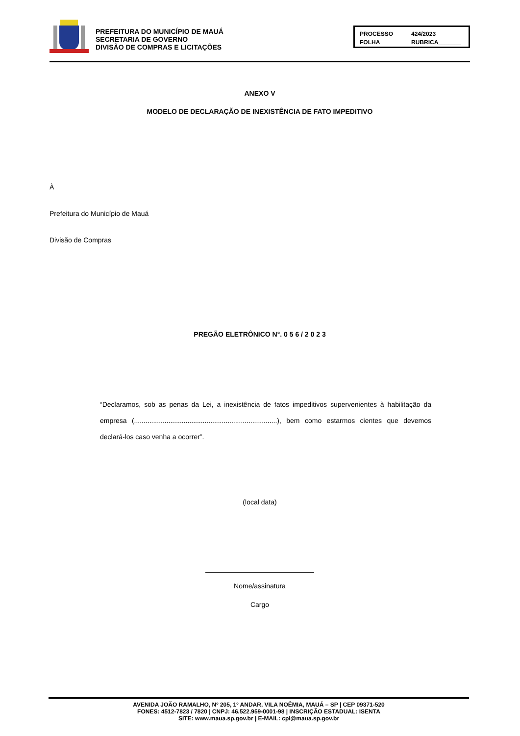PREFEITURA DO MUNICÍPIO DE MAUÁ
SECRETARIA DE GOVERNO
DIVISÃO DE COMPRAS E LICITAÇÕES
PROCESSO 424/2023 FOLHA RUBRICA_______
ANEXO V
MODELO DE DECLARAÇÃO DE INEXISTÊNCIA DE FATO IMPEDITIVO
À
Prefeitura do Município de Mauá
Divisão de Compras
PREGÃO ELETRÔNICO N°. 0 5 6 / 2 0 2 3
“Declaramos, sob as penas da Lei, a inexistência de fatos impeditivos supervenientes à habilitação da empresa (...........................................................................), bem como estarmos cientes que devemos declará-los caso venha a ocorrer”.
(local data)
Nome/assinatura
Cargo
AVENIDA JOÃO RAMALHO, Nº 205, 1º ANDAR, VILA NOÊMIA, MAUÁ – SP | CEP 09371-520
FONES: 4512-7823 / 7820 | CNPJ: 46.522.959-0001-98 | INSCRIÇÃO ESTADUAL: ISENTA
SITE: www.maua.sp.gov.br | E-MAIL: cpl@maua.sp.gov.br